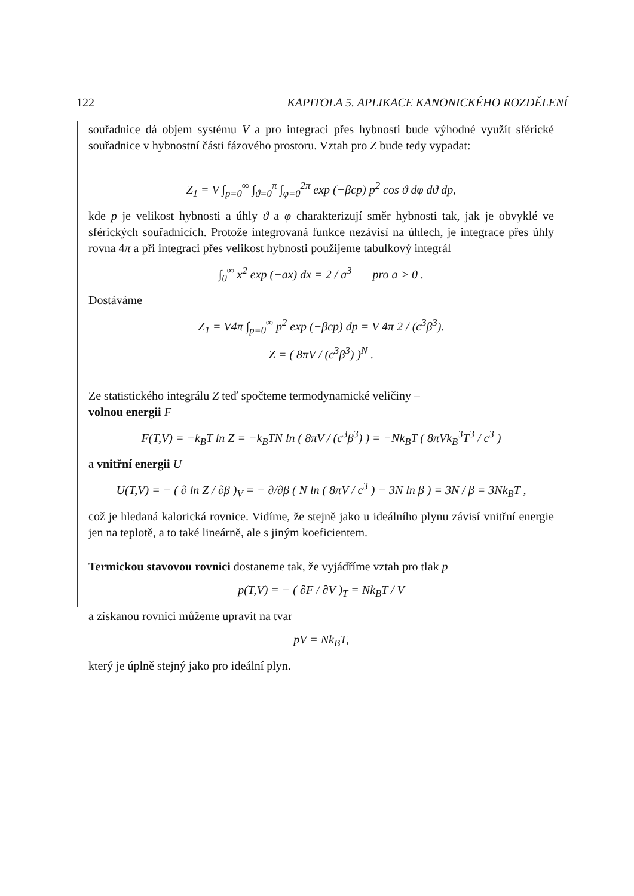122 KAPITOLA 5. APLIKACE KANONICKÉHO ROZDĚLENÍ
souřadnice dá objem systému V a pro integraci přes hybnosti bude výhodné využít sférické souřadnice v hybnostní části fázového prostoru. Vztah pro Z bude tedy vypadat:
Z<sub>1</sub> = V ∫<sub>p=0</sub><sup>∞</sup> ∫<sub>ϑ=0</sub><sup>π</sup> ∫<sub>φ=0</sub><sup>2π</sup> exp (−βcp) p<sup>2</sup> cos ϑ dφ dϑ dp,
kde p je velikost hybnosti a úhly ϑ a φ charakterizují směr hybnosti tak, jak je obvyklé ve sférických souřadnicích. Protože integrovaná funkce nezávisí na úhlech, je integrace přes úhly rovna 4π a při integraci přes velikost hybnosti použijeme tabulkový integrál
∫<sub>0</sub><sup>∞</sup> x<sup>2</sup> exp (−ax) dx = 2 / a<sup>3</sup> pro a > 0 .
Dostáváme
Z<sub>1</sub> = V4π ∫<sub>p=0</sub><sup>∞</sup> p<sup>2</sup> exp (−βcp) dp = V 4π 2 / (c<sup>3</sup>β<sup>3</sup>).
Z = ( 8πV / (c<sup>3</sup>β<sup>3</sup>) )<sup>N</sup> .
Ze statistického integrálu Z teď spočteme termodynamické veličiny –
volnou energii F
F(T,V) = −k<sub>B</sub>T ln Z = −k<sub>B</sub>TN ln ( 8πV / (c<sup>3</sup>β<sup>3</sup>) ) = −Nk<sub>B</sub>T ( 8πVk<sub>B</sub><sup>3</sup>T<sup>3</sup> / c<sup>3</sup> )
a vnitřní energii U
U(T,V) = − ( ∂ ln Z / ∂β )<sub>V</sub> = − ∂/∂β ( N ln ( 8πV / c<sup>3</sup> ) − 3N ln β ) = 3N / β = 3Nk<sub>B</sub>T ,
což je hledaná kalorická rovnice. Vidíme, že stejně jako u ideálního plynu závisí vnitřní energie jen na teplotě, a to také lineárně, ale s jiným koeficientem.
Termickou stavovou rovnici dostaneme tak, že vyjádříme vztah pro tlak p
p(T,V) = − ( ∂F / ∂V )<sub>T</sub> = Nk<sub>B</sub>T / V
a získanou rovnici můžeme upravit na tvar
pV = Nk<sub>B</sub>T,
který je úplně stejný jako pro ideální plyn.